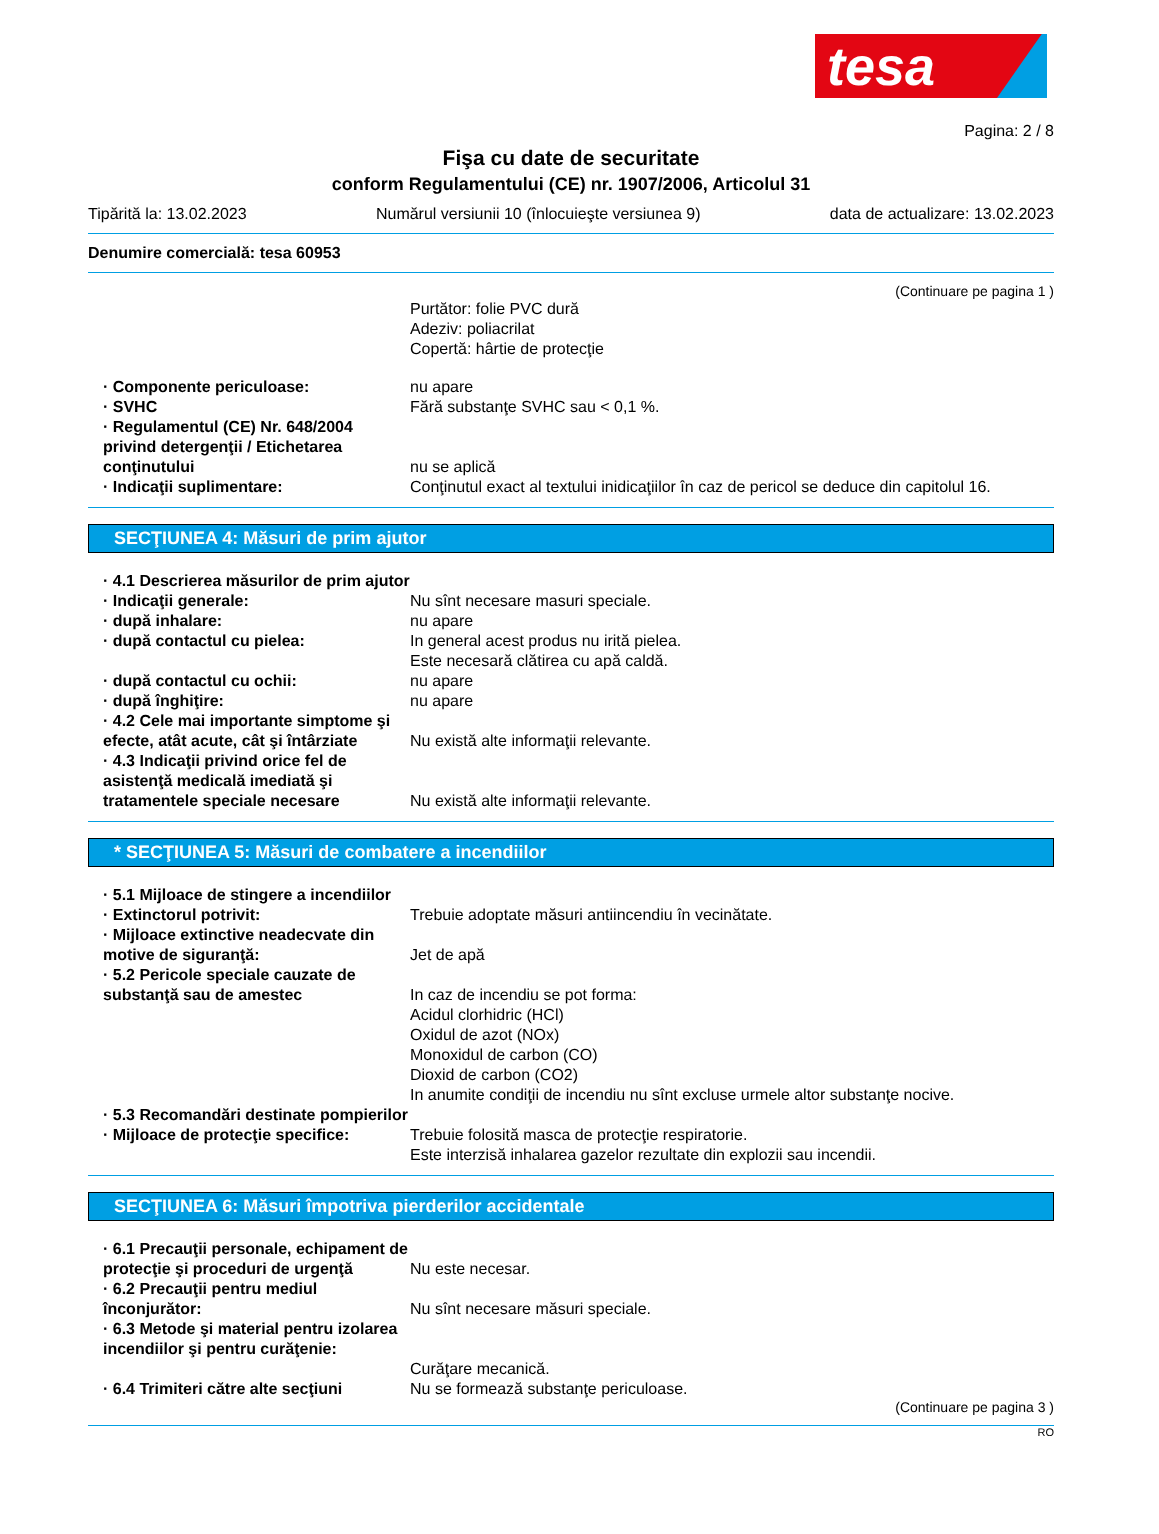tesa
Pagina: 2 / 8
Fişa cu date de securitate
conform Regulamentului (CE) nr. 1907/2006, Articolul 31
Tipărită la: 13.02.2023 Numărul versiunii 10 (înlocuieşte versiunea 9) data de actualizare: 13.02.2023
Denumire comercială: tesa 60953
(Continuare pe pagina 1 )
Purtător: folie PVC dură
Adeziv: poliacrilat
Copertă: hârtie de protecţie
· Componente periculoase: nu apare
· SVHC Fără substanţe SVHC sau < 0,1 %.
· Regulamentul (CE) Nr. 648/2004 privind detergenţii / Etichetarea conţinutului
nu se aplică
· Indicaţii suplimentare: Conţinutul exact al textului inidicaţiilor în caz de pericol se deduce din capitolul 16.
SECŢIUNEA 4: Măsuri de prim ajutor
· 4.1 Descrierea măsurilor de prim ajutor
· Indicaţii generale: Nu sînt necesare masuri speciale.
· după inhalare: nu apare
· după contactul cu pielea: In general acest produs nu irită pielea.
Este necesară clătirea cu apă caldă.
· după contactul cu ochii: nu apare
· după înghiţire: nu apare
· 4.2 Cele mai importante simptome şi efecte, atât acute, cât şi întârziate
Nu există alte informaţii relevante.
· 4.3 Indicaţii privind orice fel de asistenţă medicală imediată şi tratamentele speciale necesare
Nu există alte informaţii relevante.
* SECŢIUNEA 5: Măsuri de combatere a incendiilor
· 5.1 Mijloace de stingere a incendiilor
· Extinctorul potrivit: Trebuie adoptate măsuri antiincendiu în vecinătate.
· Mijloace extinctive neadecvate din motive de siguranţă:
Jet de apă
· 5.2 Pericole speciale cauzate de substanţă sau de amestec
In caz de incendiu se pot forma:
Acidul clorhidric (HCl)
Oxidul de azot (NOx)
Monoxidul de carbon (CO)
Dioxid de carbon (CO2)
In anumite condiţii de incendiu nu sînt excluse urmele altor substanţe nocive.
· 5.3 Recomandări destinate pompierilor
· Mijloace de protecţie specifice:
Trebuie folosită masca de protecţie respiratorie.
Este interzisă inhalarea gazelor rezultate din explozii sau incendii.
SECŢIUNEA 6: Măsuri împotriva pierderilor accidentale
· 6.1 Precauţii personale, echipament de protecţie şi proceduri de urgenţă
Nu este necesar.
· 6.2 Precauţii pentru mediul înconjurător:
Nu sînt necesare măsuri speciale.
· 6.3 Metode şi material pentru izolarea incendiilor şi pentru curăţenie:
Curăţare mecanică.
· 6.4 Trimiteri către alte secţiuni
Nu se formează substanţe periculoase.
(Continuare pe pagina 3 )
RO